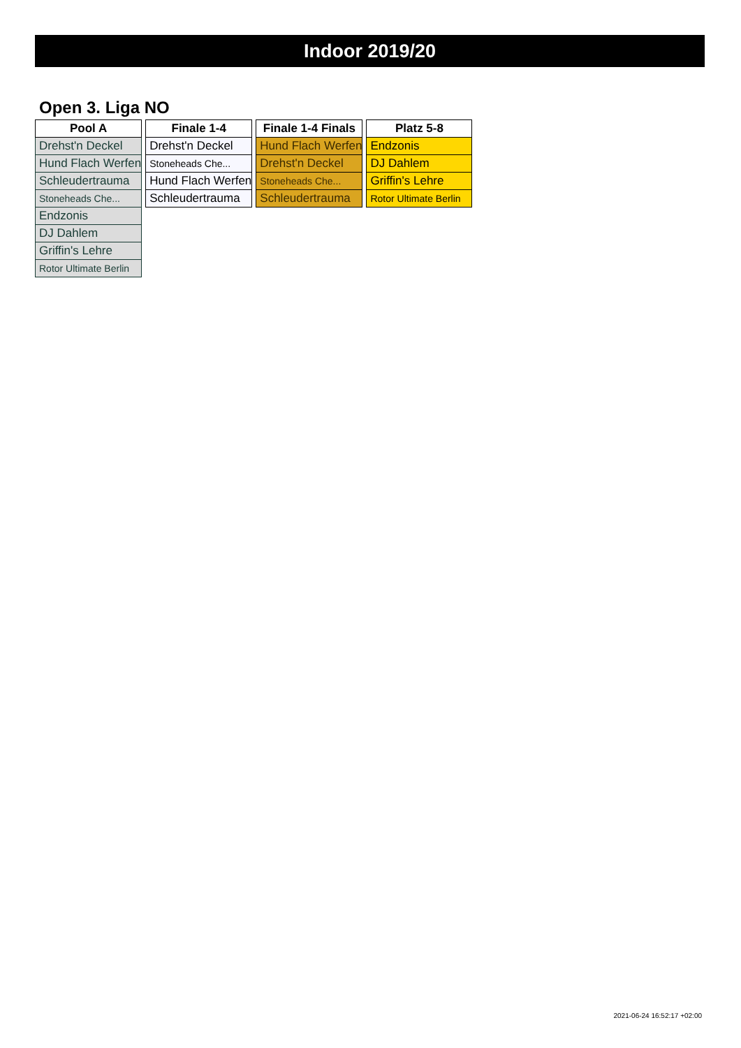Indoor 2019/20
Open 3. Liga NO
| Pool A |
| --- |
| Drehst'n Deckel |
| Hund Flach Werfen |
| Schleudertrauma |
| Stoneheads Che... |
| Endzonis |
| DJ Dahlem |
| Griffin's Lehre |
| Rotor Ultimate Berlin |
| Finale 1-4 |
| --- |
| Drehst'n Deckel |
| Stoneheads Che... |
| Hund Flach Werfen |
| Schleudertrauma |
| Finale 1-4 Finals |
| --- |
| Hund Flach Werfen |
| Drehst'n Deckel |
| Stoneheads Che... |
| Schleudertrauma |
| Platz 5-8 |
| --- |
| Endzonis |
| DJ Dahlem |
| Griffin's Lehre |
| Rotor Ultimate Berlin |
2021-06-24 16:52:17 +02:00